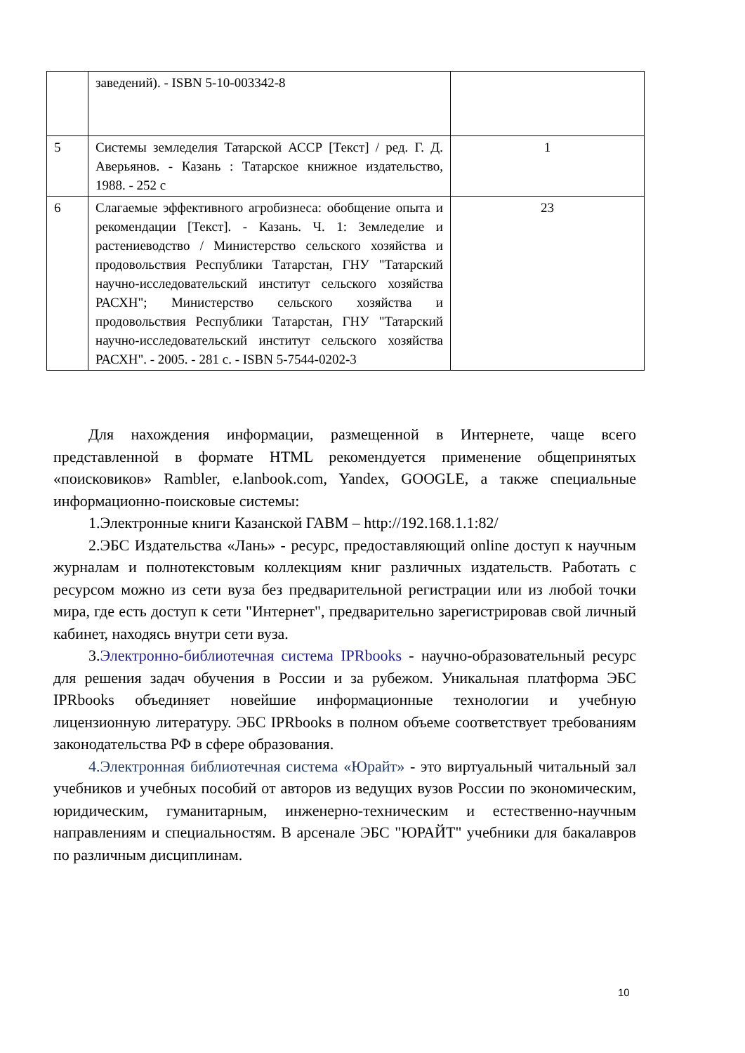| | заведений). - ISBN 5-10-003342-8 | |
| 5 | Системы земледелия Татарской АССР [Текст] / ред. Г. Д. Аверьянов. - Казань : Татарское книжное издательство, 1988. - 252 с | 1 |
| 6 | Слагаемые эффективного агробизнеса: обобщение опыта и рекомендации [Текст]. - Казань. Ч. 1: Земледелие и растениеводство / Министерство сельского хозяйства и продовольствия Республики Татарстан, ГНУ "Татарский научно-исследовательский институт сельского хозяйства РАСХН"; Министерство сельского хозяйства и продовольствия Республики Татарстан, ГНУ "Татарский научно-исследовательский институт сельского хозяйства РАСХН". - 2005. - 281 с. - ISBN 5-7544-0202-3 | 23 |
Для нахождения информации, размещенной в Интернете, чаще всего представленной в формате HTML рекомендуется применение общепринятых «поисковиков» Rambler, e.lanbook.com, Yandex, GOOGLE, а также специальные информационно-поисковые системы:
1.Электронные книги Казанской ГАВМ – http://192.168.1.1:82/
2.ЭБС Издательства «Лань» - ресурс, предоставляющий online доступ к научным журналам и полнотекстовым коллекциям книг различных издательств. Работать с ресурсом можно из сети вуза без предварительной регистрации или из любой точки мира, где есть доступ к сети "Интернет", предварительно зарегистрировав свой личный кабинет, находясь внутри сети вуза.
3.Электронно-библиотечная система IPRbooks - научно-образовательный ресурс для решения задач обучения в России и за рубежом. Уникальная платформа ЭБС IPRbooks объединяет новейшие информационные технологии и учебную лицензионную литературу. ЭБС IPRbooks в полном объеме соответствует требованиям законодательства РФ в сфере образования.
4.Электронная библиотечная система «Юрайт» - это виртуальный читальный зал учебников и учебных пособий от авторов из ведущих вузов России по экономическим, юридическим, гуманитарным, инженерно-техническим и естественно-научным направлениям и специальностям. В арсенале ЭБС "ЮРАЙТ" учебники для бакалавров по различным дисциплинам.
10